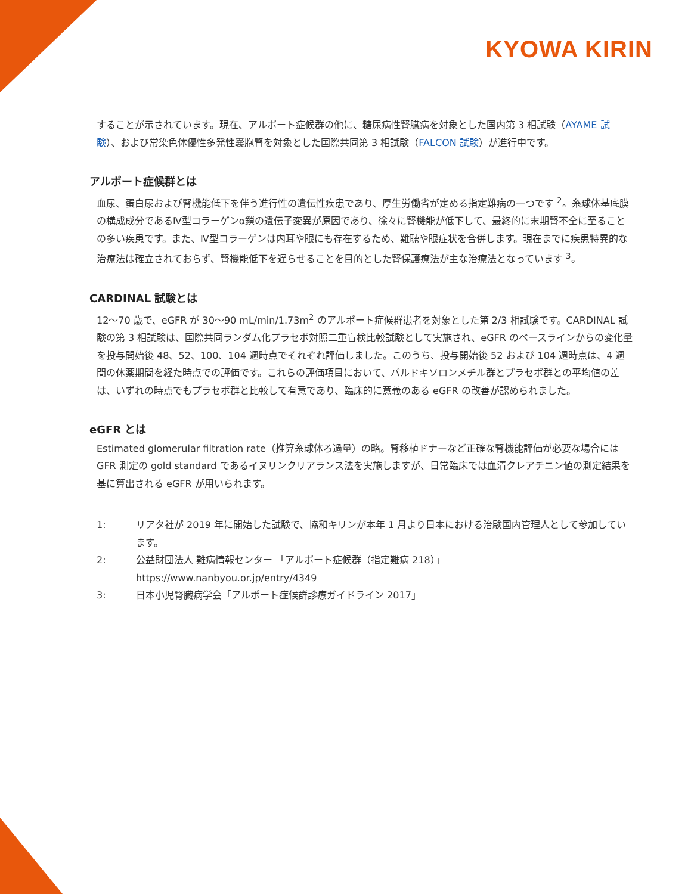KYOWA KIRIN
することが示されています。現在、アルポート症候群の他に、糖尿病性腎臓病を対象とした国内第 3 相試験（AYAME 試験）、および常染色体優性多発性嚢胞腎を対象とした国際共同第 3 相試験（FALCON 試験）が進行中です。
アルポート症候群とは
血尿、蛋白尿および腎機能低下を伴う進行性の遺伝性疾患であり、厚生労働省が定める指定難病の一つです <sup>2</sup>。糸球体基底膜の構成成分であるⅣ型コラーゲンα鎖の遺伝子変異が原因であり、徐々に腎機能が低下して、最終的に末期腎不全に至ることの多い疾患です。また、Ⅳ型コラーゲンは内耳や眼にも存在するため、難聴や眼症状を合併します。現在までに疾患特異的な治療法は確立されておらず、腎機能低下を遅らせることを目的とした腎保護療法が主な治療法となっています <sup>3</sup>。
CARDINAL 試験とは
12～70 歳で、eGFR が 30～90 mL/min/1.73m<sup>2</sup> のアルポート症候群患者を対象とした第 2/3 相試験です。CARDINAL 試験の第 3 相試験は、国際共同ランダム化プラセボ対照二重盲検比較試験として実施され、eGFR のベースラインからの変化量を投与開始後 48、52、100、104 週時点でそれぞれ評価しました。このうち、投与開始後 52 および 104 週時点は、4 週間の休薬期間を経た時点での評価です。これらの評価項目において、バルドキソロンメチル群とプラセボ群との平均値の差は、いずれの時点でもプラセボ群と比較して有意であり、臨床的に意義のある eGFR の改善が認められました。
eGFR とは
Estimated glomerular filtration rate（推算糸球体ろ過量）の略。腎移植ドナーなど正確な腎機能評価が必要な場合には GFR 測定の gold standard であるイヌリンクリアランス法を実施しますが、日常臨床では血清クレアチニン値の測定結果を基に算出される eGFR が用いられます。
1: リアタ社が 2019 年に開始した試験で、協和キリンが本年 1 月より日本における治験国内管理人として参加しています。
2: 公益財団法人 難病情報センター 「アルポート症候群（指定難病 218）」
https://www.nanbyou.or.jp/entry/4349
3: 日本小児腎臓病学会「アルポート症候群診療ガイドライン 2017」